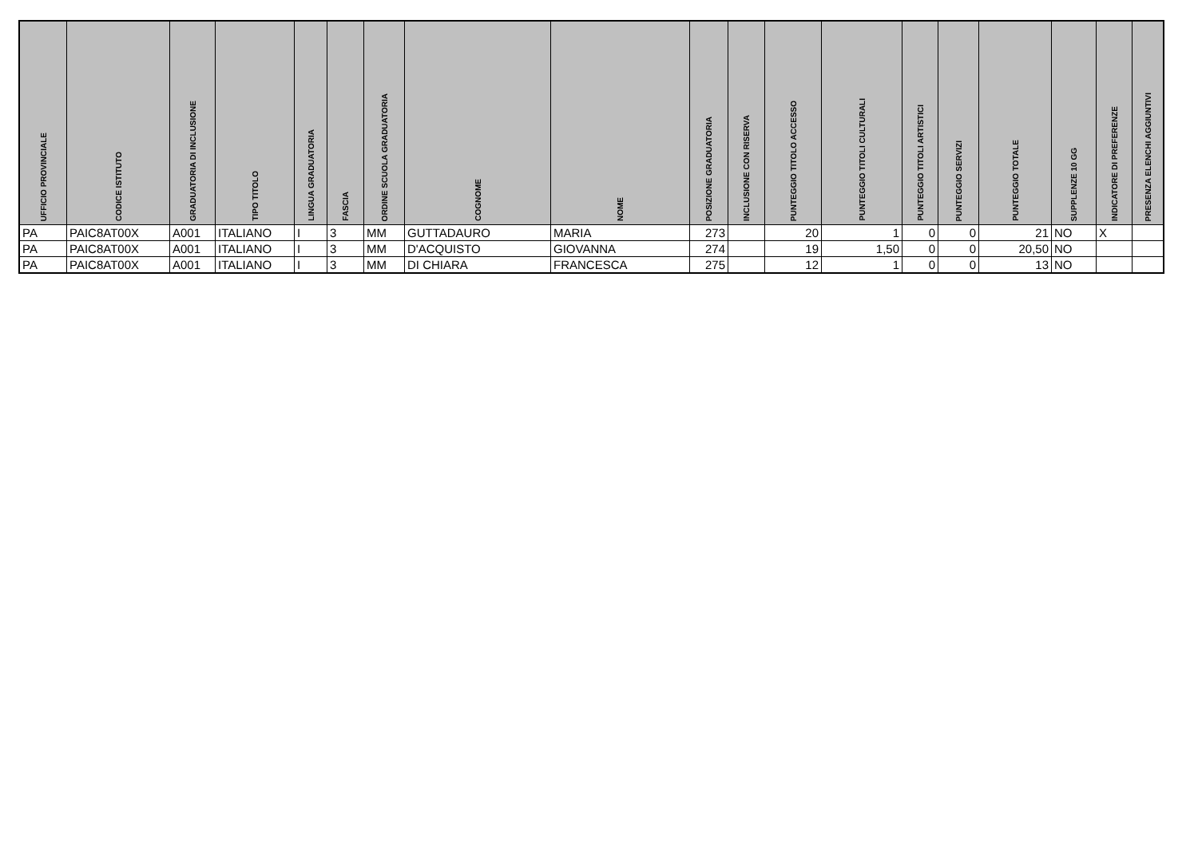| UFFICIO PROVINCIALE | CODICE ISTITUTO | GRADUATORIA DI INCLUSIONE | TIPO TITOLO | LINGUA GRADUATORIA | FASCIA | ORDINE SCUOLA GRADUATORIA | COGNOME | NOME | POSIZIONE GRADUATORIA | INCLUSIONE CON RISERVA | PUNTEGGIO TITOLO ACCESSO | PUNTEGGIO TITOLI CULTURALI | PUNTEGGIO TITOLI ARTISTICI | PUNTEGGIO SERVIZI | PUNTEGGIO TOTALE | SUPPLENZE 10 GG | INDICATORE DI PREFERENZE | PRESENZA ELENCHI AGGIUNTIVI |
| --- | --- | --- | --- | --- | --- | --- | --- | --- | --- | --- | --- | --- | --- | --- | --- | --- | --- | --- |
| PA | PAIC8AT00X | A001 | ITALIANO | I | 3 | MM | GUTTADAURO | MARIA | 273 | | 20 | 1 | 0 | 0 | 21 | NO | X | |
| PA | PAIC8AT00X | A001 | ITALIANO | I | 3 | MM | D'ACQUISTO | GIOVANNA | 274 | | 19 | 1,50 | 0 | 0 | 20,50 | NO | | |
| PA | PAIC8AT00X | A001 | ITALIANO | I | 3 | MM | DI CHIARA | FRANCESCA | 275 | | 12 | 1 | 0 | 0 | 13 | NO | | |